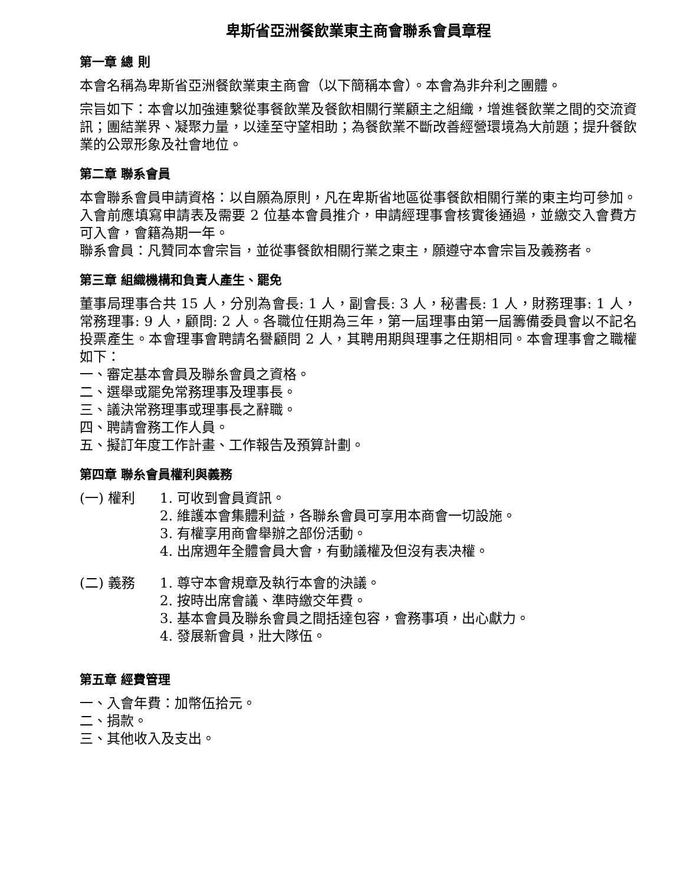卑斯省亞洲餐飲業東主商會聯系會員章程
第一章 總 則
本會名稱為卑斯省亞洲餐飲業東主商會（以下簡稱本會）。本會為非弁利之團體。
宗旨如下：本會以加強連繫從事餐飲業及餐飲相關行業顧主之組織，增進餐飲業之間的交流資訊；團結業界、凝聚力量，以達至守望相助；為餐飲業不斷改善經營環境為大前題；提升餐飲業的公眾形象及社會地位。
第二章 聯系會員
本會聯系會員申請資格：以自願為原則，凡在卑斯省地區從事餐飲相關行業的東主均可參加。入會前應填寫申請表及需要 2 位基本會員推介，申請經理事會核實後通過，並繳交入會費方可入會，會籍為期一年。
聯系會員：凡贊同本會宗旨，並從事餐飲相關行業之東主，願遵守本會宗旨及義務者。
第三章 組織機構和負責人產生、罷免
董事局理事合共 15 人，分別為會長: 1 人，副會長: 3 人，秘書長: 1 人，財務理事: 1 人，常務理事: 9 人，顧問: 2 人。各職位任期為三年，第一屆理事由第一屆籌備委員會以不記名投票產生。本會理事會聘請名譽顧問 2 人，其聘用期與理事之任期相同。本會理事會之職權如下：
一、審定基本會員及聯糸會員之資格。
二、選舉或罷免常務理事及理事長。
三、議決常務理事或理事長之辭職。
四、聘請會務工作人員。
五、擬訂年度工作計畫、工作報告及預算計劃。
第四章 聯糸會員權利與義務
(一) 權利 1. 可收到會員資訊。
2. 維護本會集體利益，各聯糸會員可享用本商會一切設施。
3. 有權享用商會舉辦之部份活動。
4. 出席週年全體會員大會，有動議權及但沒有表决權。
(二) 義務 1. 尊守本會規章及執行本會的決議。
2. 按時出席會議、準時繳交年費。
3. 基本會員及聯糸會員之間括達包容，會務事項，出心獻力。
4. 發展新會員，壯大隊伍。
第五章 經費管理
一、入會年費：加幣伍拾元。
二、捐款。
三、其他收入及支出。